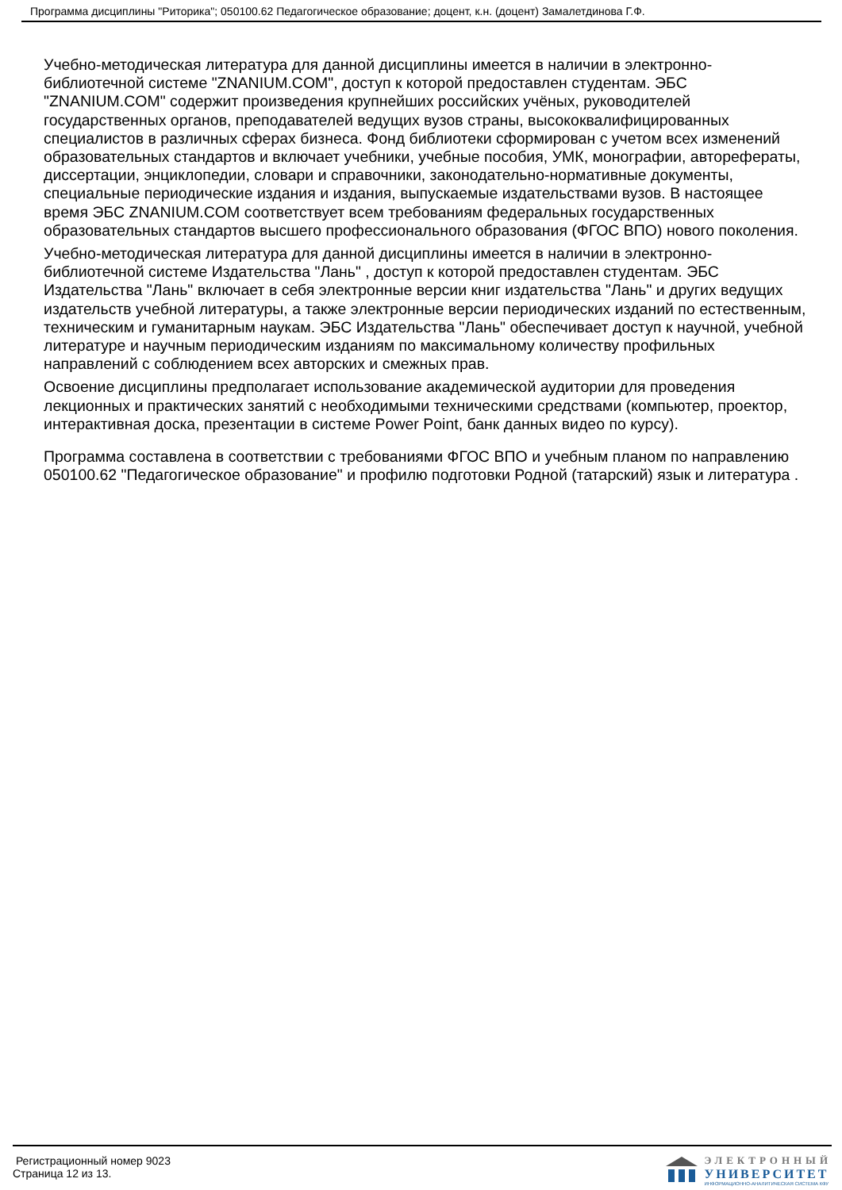Программа дисциплины "Риторика"; 050100.62 Педагогическое образование; доцент, к.н. (доцент) Замалетдинова Г.Ф.
Учебно-методическая литература для данной дисциплины имеется в наличии в электронно-библиотечной системе "ZNANIUM.COM", доступ к которой предоставлен студентам. ЭБС "ZNANIUM.COM" содержит произведения крупнейших российских учёных, руководителей государственных органов, преподавателей ведущих вузов страны, высококвалифицированных специалистов в различных сферах бизнеса. Фонд библиотеки сформирован с учетом всех изменений образовательных стандартов и включает учебники, учебные пособия, УМК, монографии, авторефераты, диссертации, энциклопедии, словари и справочники, законодательно-нормативные документы, специальные периодические издания и издания, выпускаемые издательствами вузов. В настоящее время ЭБС ZNANIUM.COM соответствует всем требованиям федеральных государственных образовательных стандартов высшего профессионального образования (ФГОС ВПО) нового поколения.
Учебно-методическая литература для данной дисциплины имеется в наличии в электронно-библиотечной системе Издательства "Лань" , доступ к которой предоставлен студентам. ЭБС Издательства "Лань" включает в себя электронные версии книг издательства "Лань" и других ведущих издательств учебной литературы, а также электронные версии периодических изданий по естественным, техническим и гуманитарным наукам. ЭБС Издательства "Лань" обеспечивает доступ к научной, учебной литературе и научным периодическим изданиям по максимальному количеству профильных направлений с соблюдением всех авторских и смежных прав.
Освоение дисциплины предполагает использование академической аудитории для проведения лекционных и практических занятий с необходимыми техническими средствами (компьютер, проектор, интерактивная доска, презентации в системе Power Point, банк данных видео по курсу).
Программа составлена в соответствии с требованиями ФГОС ВПО и учебным планом по направлению 050100.62 "Педагогическое образование" и профилю подготовки Родной (татарский) язык и литература .
Регистрационный номер 9023
Страница 12 из 13.
ЭЛЕКТРОННЫЙ
УНИВЕРСИТЕТ
ИНФОРМАЦИОННО-АНАЛИТИЧЕСКАЯ СИСТЕМА КФУ